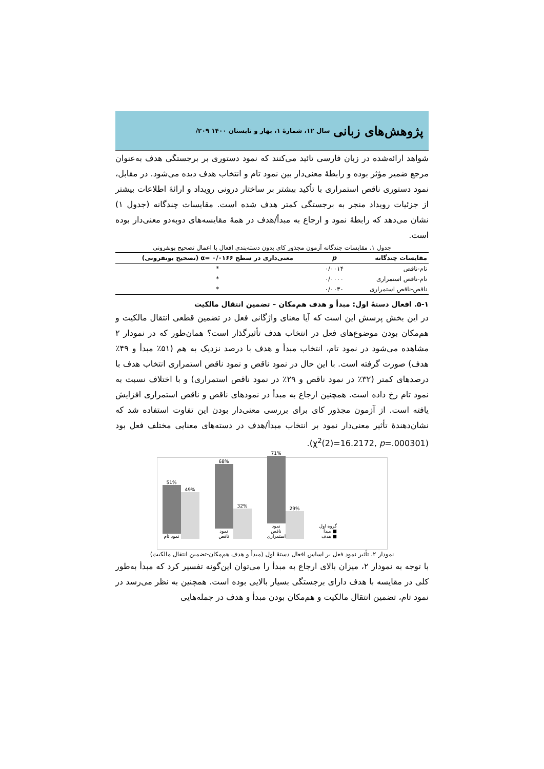پژوهش‌های زبانی سال ۱۲، شمارۀ ۱، بهار و تابستان ۱۴۰۰ ۲۰۹/
شواهد ارائه‌شده در زبان فارسی تائید می‌کنند که نمود دستوری بر برجستگی هدف به‌عنوان مرجع ضمیر مؤثر بوده و رابطۀ معنی‌دار بین نمود تام و انتخاب هدف دیده می‌شود. در مقابل، نمود دستوری ناقص استمراری با تأکید بیشتر بر ساختار درونی رویداد و ارائۀ اطلاعات بیشتر از جزئیات رویداد منجر به برجستگی کمتر هدف شده است. مقایسات چندگانه (جدول ۱) نشان می‌دهد که رابطۀ نمود و ارجاع به مبدأ/هدف در همۀ مقایسه‌های دوبه‌دو معنی‌دار بوده است.
جدول ۱. مقایسات چندگانه آزمون مجذور کای بدون دسته‌بندی افعال با اعمال تصحیح بونفرونی
| مقایسات چندگانه | p | معنی‌داری در سطح ۰/۰۱۶۶ =α (تصحیح بونفرونی) |
| --- | --- | --- |
| تام-ناقص | ۰/۰۰۱۴ | * |
| تام-ناقص استمراری | ۰/۰۰۰۰ | * |
| ناقص-ناقص استمراری | ۰/۰۰۳۰ | * |
۵-۱. افعال دستۀ اول: مبدأ و هدف هم‌مکان – تضمین انتقال مالکیت
در این بخش پرسش این است که آیا معنای واژگانی فعل در تضمین قطعی انتقال مالکیت و هم‌مکان بودن موضوع‌های فعل در انتخاب هدف تأثیرگذار است؟ همان‌طور که در نمودار ۲ مشاهده می‌شود در نمود تام، انتخاب مبدأ و هدف با درصد نزدیک به هم (۵۱٪ مبدأ و ۴۹٪ هدف) صورت گرفته است. با این حال در نمود ناقص و نمود ناقص استمراری انتخاب هدف با درصدهای کمتر (۳۲٪ در نمود ناقص و ۲۹٪ در نمود ناقص استمراری) و با اختلاف نسبت به نمود تام رخ داده است. همچنین ارجاع به مبدأ در نمودهای ناقص و ناقص استمراری افزایش یافته است. از آزمون مجذور کای برای بررسی معنی‌دار بودن این تفاوت استفاده شد که نشان‌دهندۀ تأثیر معنی‌دار نمود بر انتخاب مبدأ/هدف در دسته‌های معنایی مختلف فعل بود (χ<sup>2</sup>(2)=16.2172, p=.000301).
51%
نمود تام
49%
68%
نمود ناقص
32%
71%
نمود ناقص استمراری
29%
گروه اول
■ مبدأ
■ هدف
نمودار ۲. تأثیر نمود فعل بر اساس افعال دستۀ اول (مبدأ و هدف هم‌مکان-تضمین انتقال مالکیت)
با توجه به نمودار ۲، میزان بالای ارجاع به مبدأ را می‌توان این‌گونه تفسیر کرد که مبدأ به‌طور کلی در مقایسه با هدف دارای برجستگی بسیار بالایی بوده است. همچنین به نظر می‌رسد در نمود تام، تضمین انتقال مالکیت و هم‌مکان بودن مبدأ و هدف در جمله‌هایی